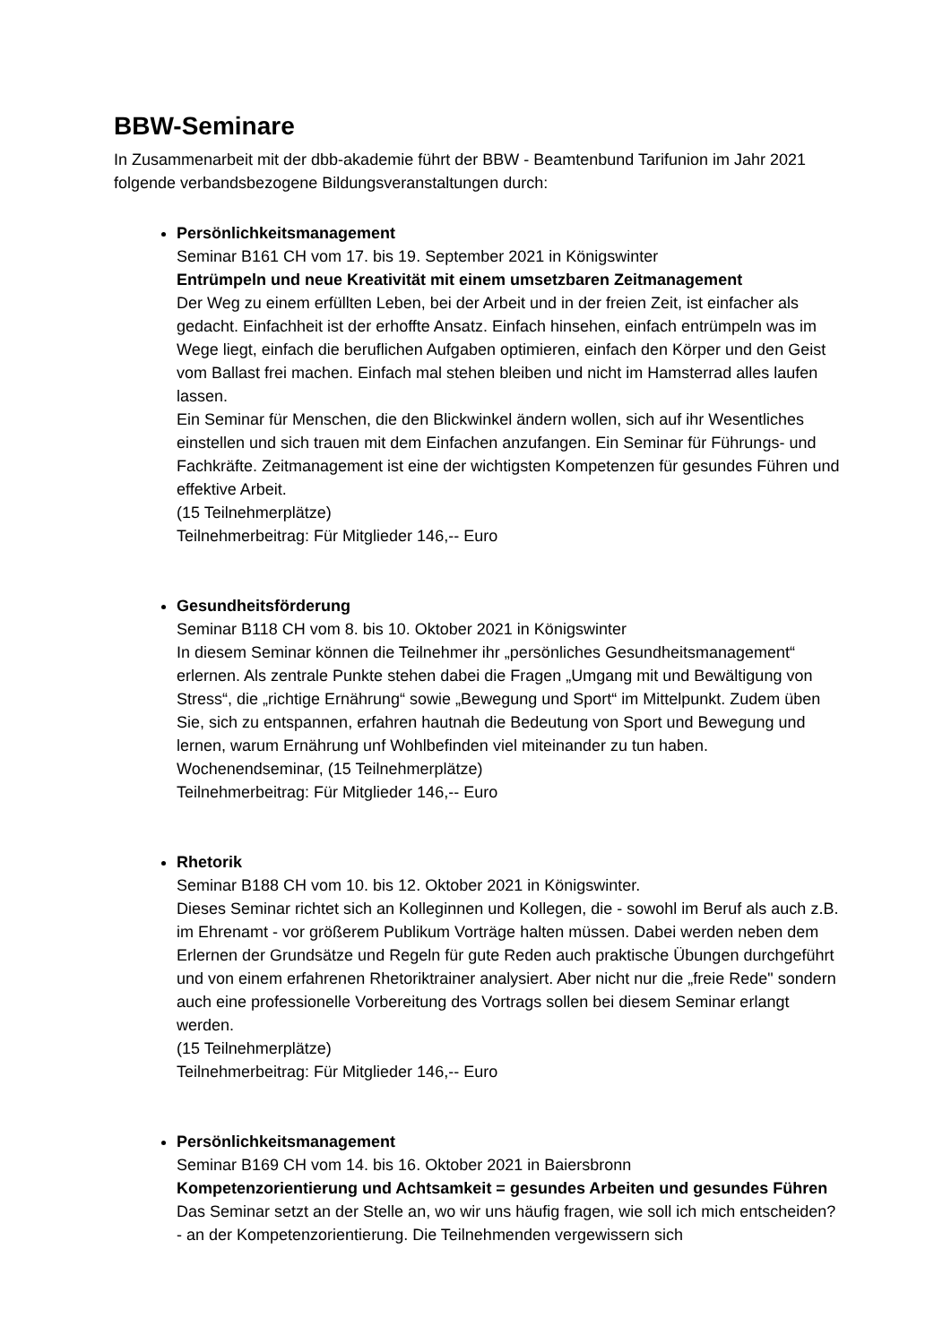BBW-Seminare
In Zusammenarbeit mit der dbb-akademie führt der BBW - Beamtenbund Tarifunion im Jahr 2021 folgende verbandsbezogene Bildungsveranstaltungen durch:
Persönlichkeitsmanagement
Seminar B161 CH vom 17. bis 19. September 2021 in Königswinter
Entrümpeln und neue Kreativität mit einem umsetzbaren Zeitmanagement
Der Weg zu einem erfüllten Leben, bei der Arbeit und in der freien Zeit, ist einfacher als gedacht. Einfachheit ist der erhoffte Ansatz. Einfach hinsehen, einfach entrümpeln was im Wege liegt, einfach die beruflichen Aufgaben optimieren, einfach den Körper und den Geist vom Ballast frei machen. Einfach mal stehen bleiben und nicht im Hamsterrad alles laufen lassen.
Ein Seminar für Menschen, die den Blickwinkel ändern wollen, sich auf ihr Wesentliches einstellen und sich trauen mit dem Einfachen anzufangen. Ein Seminar für Führungs- und Fachkräfte. Zeitmanagement ist eine der wichtigsten Kompetenzen für gesundes Führen und effektive Arbeit.
(15 Teilnehmerplätze)
Teilnehmerbeitrag: Für Mitglieder 146,-- Euro
Gesundheitsförderung
Seminar B118 CH vom 8. bis 10. Oktober 2021 in Königswinter
In diesem Seminar können die Teilnehmer ihr „persönliches Gesundheitsmanagement“ erlernen. Als zentrale Punkte stehen dabei die Fragen „Umgang mit und Bewältigung von Stress“, die „richtige Ernährung“ sowie „Bewegung und Sport“ im Mittelpunkt. Zudem üben Sie, sich zu entspannen, erfahren hautnah die Bedeutung von Sport und Bewegung und lernen, warum Ernährung unf Wohlbefinden viel miteinander zu tun haben.
Wochenendseminar, (15 Teilnehmerplätze)
Teilnehmerbeitrag: Für Mitglieder 146,-- Euro
Rhetorik
Seminar B188 CH vom 10. bis 12. Oktober 2021 in Königswinter.
Dieses Seminar richtet sich an Kolleginnen und Kollegen, die - sowohl im Beruf als auch z.B. im Ehrenamt - vor größerem Publikum Vorträge halten müssen. Dabei werden neben dem Erlernen der Grundsätze und Regeln für gute Reden auch praktische Übungen durchgeführt und von einem erfahrenen Rhetoriktrainer analysiert. Aber nicht nur die „freie Rede" sondern auch eine professionelle Vorbereitung des Vortrags sollen bei diesem Seminar erlangt werden.
(15 Teilnehmerplätze)
Teilnehmerbeitrag: Für Mitglieder 146,-- Euro
Persönlichkeitsmanagement
Seminar B169 CH vom 14. bis 16. Oktober 2021 in Baiersbronn
Kompetenzorientierung und Achtsamkeit = gesundes Arbeiten und gesundes Führen
Das Seminar setzt an der Stelle an, wo wir uns häufig fragen, wie soll ich mich entscheiden? - an der Kompetenzorientierung. Die Teilnehmenden vergewissern sich